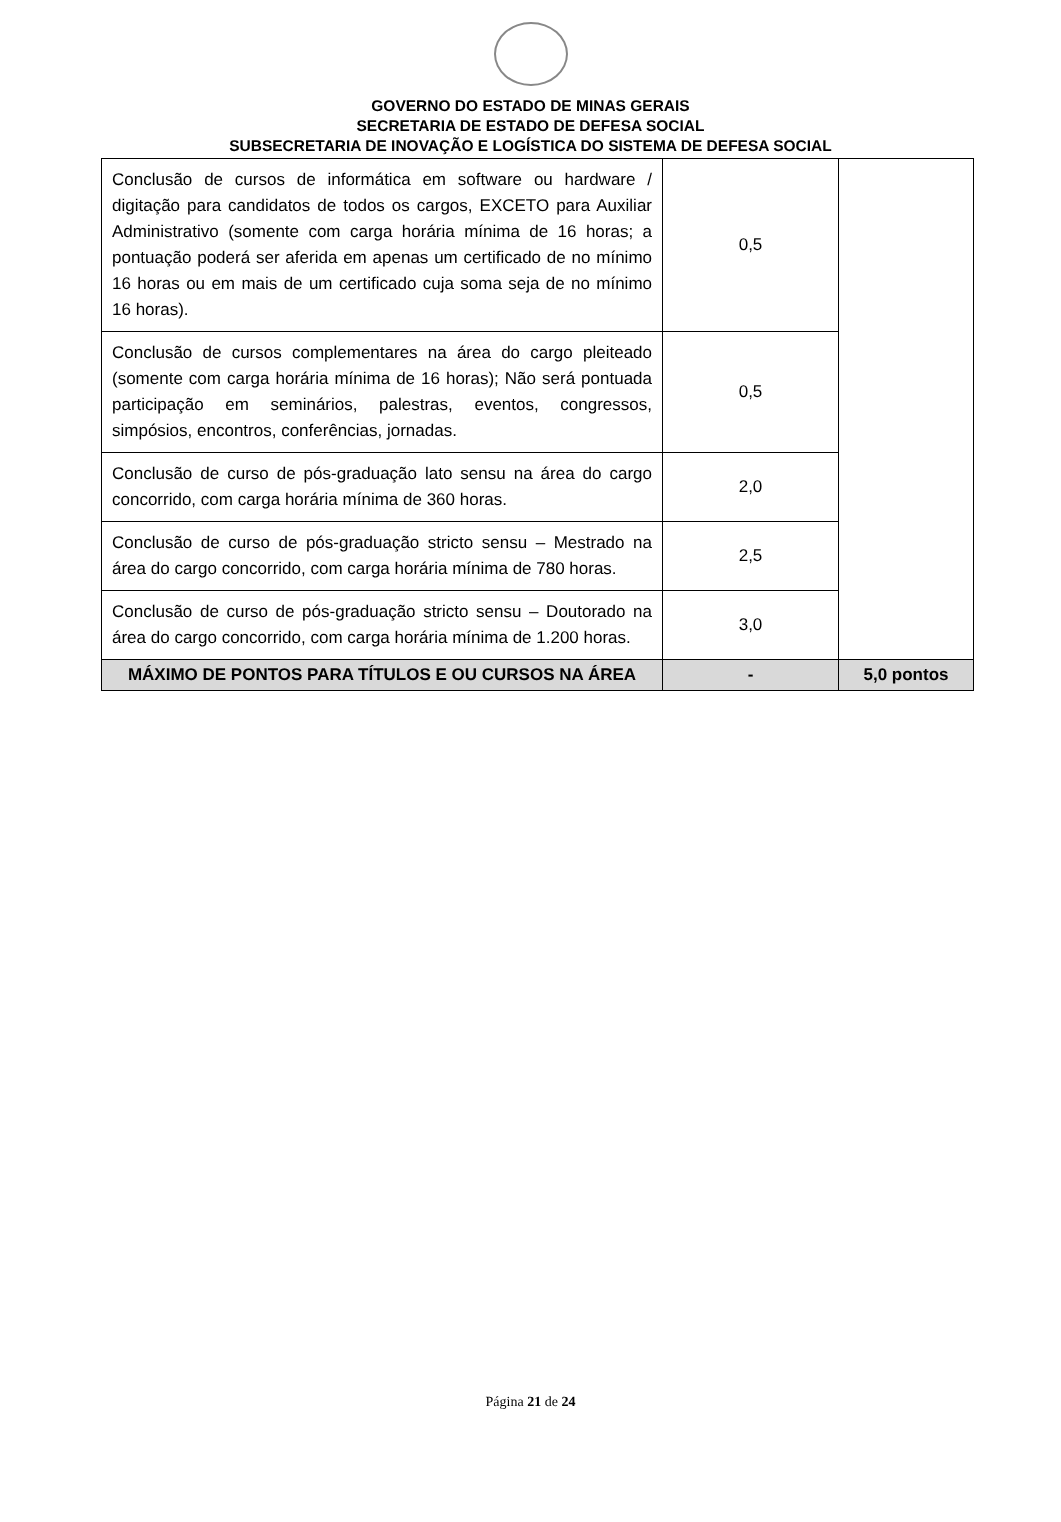GOVERNO DO ESTADO DE MINAS GERAIS
SECRETARIA DE ESTADO DE DEFESA SOCIAL
SUBSECRETARIA DE INOVAÇÃO E LOGÍSTICA DO SISTEMA DE DEFESA SOCIAL
| Conclusão de cursos de informática em software ou hardware / digitação para candidatos de todos os cargos, EXCETO para Auxiliar Administrativo (somente com carga horária mínima de 16 horas; a pontuação poderá ser aferida em apenas um certificado de no mínimo 16 horas ou em mais de um certificado cuja soma seja de no mínimo 16 horas). | 0,5 | |
| Conclusão de cursos complementares na área do cargo pleiteado (somente com carga horária mínima de 16 horas); Não será pontuada participação em seminários, palestras, eventos, congressos, simpósios, encontros, conferências, jornadas. | 0,5 | |
| Conclusão de curso de pós-graduação lato sensu na área do cargo concorrido, com carga horária mínima de 360 horas. | 2,0 | |
| Conclusão de curso de pós-graduação stricto sensu – Mestrado na área do cargo concorrido, com carga horária mínima de 780 horas. | 2,5 | |
| Conclusão de curso de pós-graduação stricto sensu – Doutorado na área do cargo concorrido, com carga horária mínima de 1.200 horas. | 3,0 | |
| MÁXIMO DE PONTOS PARA TÍTULOS E OU CURSOS NA ÁREA | - | 5,0 pontos |
Página 21 de 24